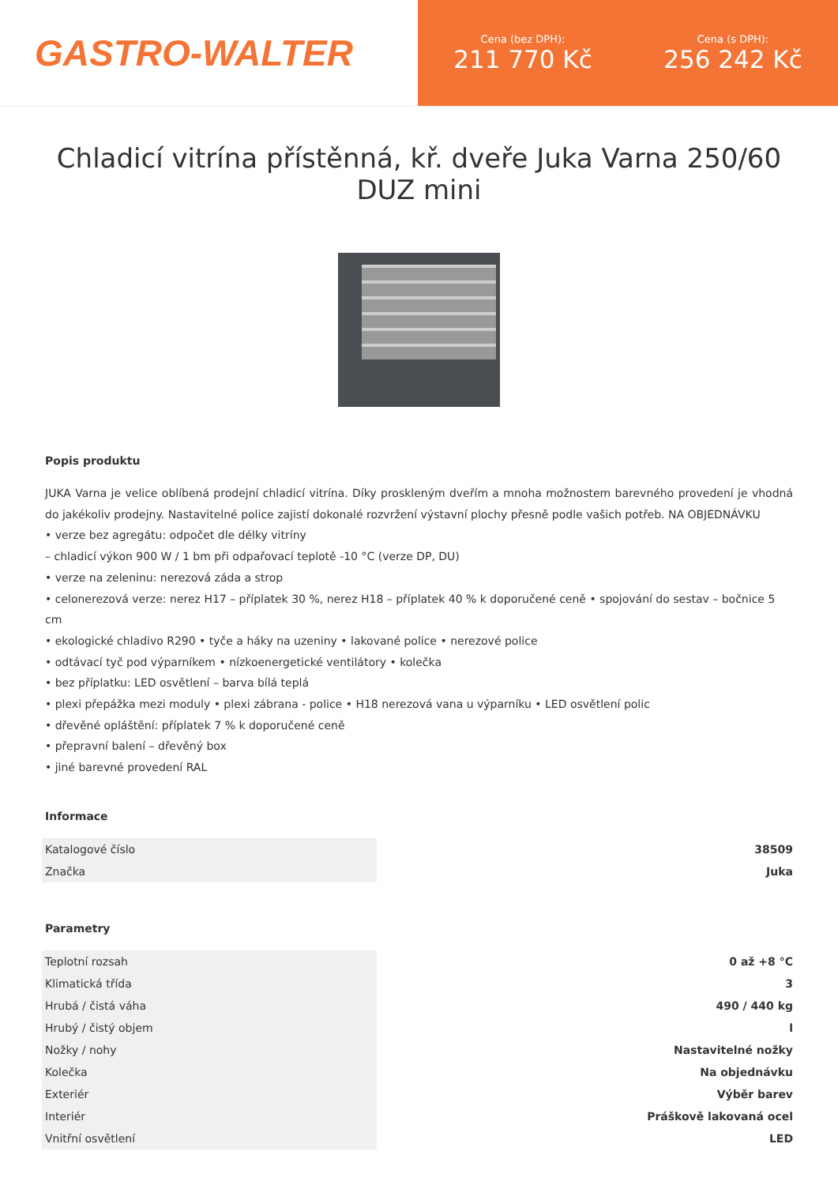GASTRO-WALTER
Cena (bez DPH):
211 770 Kč
Cena (s DPH):
256 242 Kč
Chladicí vitrína přístěnná, kř. dveře Juka Varna 250/60 DUZ mini
Popis produktu
JUKA Varna je velice oblíbená prodejní chladicí vitrína. Díky proskleným dveřím a mnoha možnostem barevného provedení je vhodná do jakékoliv prodejny. Nastavitelné police zajistí dokonalé rozvržení výstavní plochy přesně podle vašich potřeb. NA OBJEDNÁVKU
• verze bez agregátu: odpočet dle délky vitríny
– chladicí výkon 900 W / 1 bm při odpařovací teplotě -10 °C (verze DP, DU)
• verze na zeleninu: nerezová záda a strop
• celonerezová verze: nerez H17 – příplatek 30 %, nerez H18 – příplatek 40 % k doporučené ceně • spojování do sestav – bočnice 5 cm
• ekologické chladivo R290 • tyče a háky na uzeniny • lakované police • nerezové police
• odtávací tyč pod výparníkem • nízkoenergetické ventilátory • kolečka
• bez příplatku: LED osvětlení – barva bílá teplá
• plexi přepážka mezi moduly • plexi zábrana - police • H18 nerezová vana u výparníku • LED osvětlení polic
• dřevěné opláštění: příplatek 7 % k doporučené ceně
• přepravní balení – dřevěný box
• jiné barevné provedení RAL
Informace
| Katalogové číslo | 38509 |
| Značka | Juka |
Parametry
| Teplotní rozsah | 0 až +8 °C |
| Klimatická třída | 3 |
| Hrubá / čistá váha | 490 / 440 kg |
| Hrubý / čistý objem | l |
| Nožky / nohy | Nastavitelné nožky |
| Kolečka | Na objednávku |
| Exteriér | Výběr barev |
| Interiér | Práškově lakovaná ocel |
| Vnitřní osvětlení | LED |